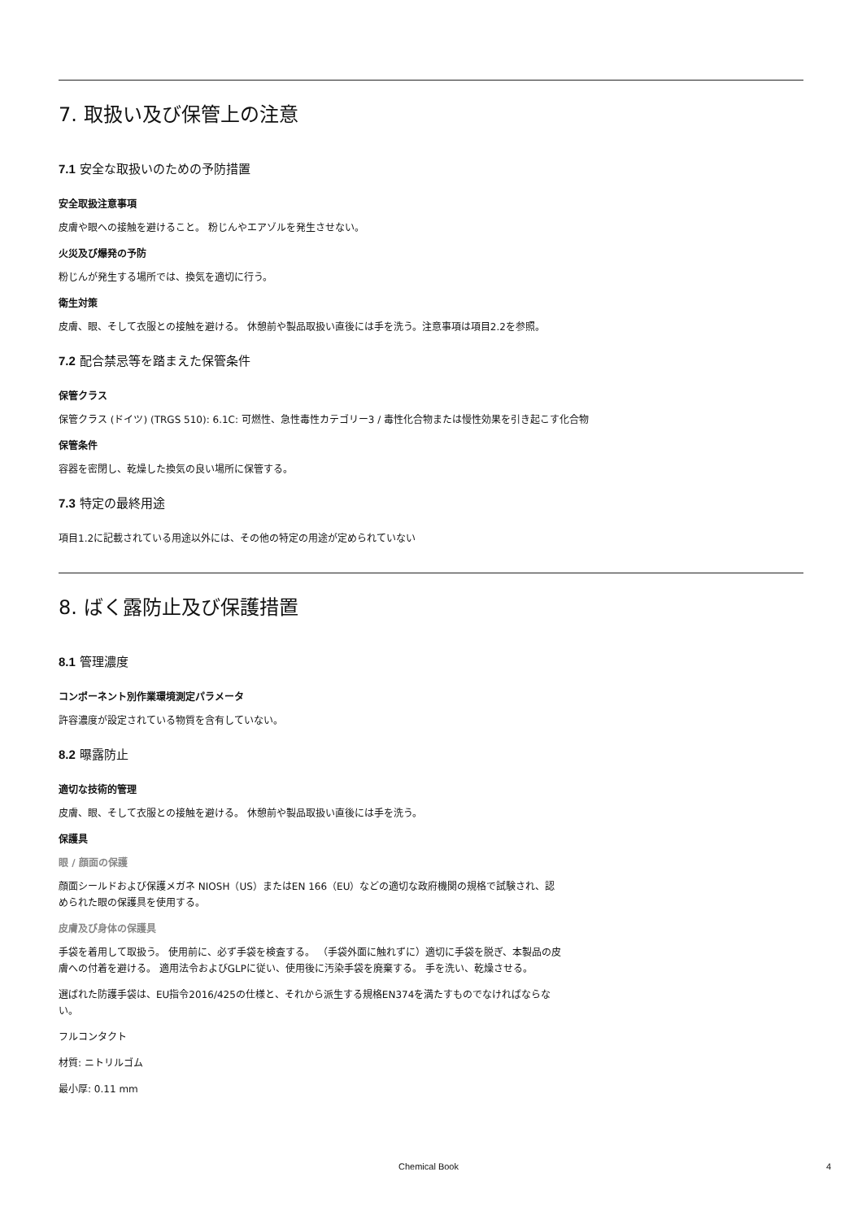7. 取扱い及び保管上の注意
7.1 安全な取扱いのための予防措置
安全取扱注意事項
皮膚や眼への接触を避けること。 粉じんやエアゾルを発生させない。
火災及び爆発の予防
粉じんが発生する場所では、換気を適切に行う。
衛生対策
皮膚、眼、そして衣服との接触を避ける。 休憩前や製品取扱い直後には手を洗う。注意事項は項目2.2を参照。
7.2 配合禁忌等を踏まえた保管条件
保管クラス
保管クラス (ドイツ) (TRGS 510): 6.1C: 可燃性、急性毒性カテゴリー3 / 毒性化合物または慢性効果を引き起こす化合物
保管条件
容器を密閉し、乾燥した換気の良い場所に保管する。
7.3 特定の最終用途
項目1.2に記載されている用途以外には、その他の特定の用途が定められていない
8. ばく露防止及び保護措置
8.1 管理濃度
コンポーネント別作業環境測定パラメータ
許容濃度が設定されている物質を含有していない。
8.2 曝露防止
適切な技術的管理
皮膚、眼、そして衣服との接触を避ける。 休憩前や製品取扱い直後には手を洗う。
保護具
眼 / 顔面の保護
顔面シールドおよび保護メガネ NIOSH（US）またはEN 166（EU）などの適切な政府機関の規格で試験され、認められた眼の保護具を使用する。
皮膚及び身体の保護具
手袋を着用して取扱う。 使用前に、必ず手袋を検査する。 （手袋外面に触れずに）適切に手袋を脱ぎ、本製品の皮膚への付着を避ける。 適用法令およびGLPに従い、使用後に汚染手袋を廃棄する。 手を洗い、乾燥させる。
選ばれた防護手袋は、EU指令2016/425の仕様と、それから派生する規格EN374を満たすものでなければならない。
フルコンタクト
材質: ニトリルゴム
最小厚: 0.11 mm
Chemical Book 4